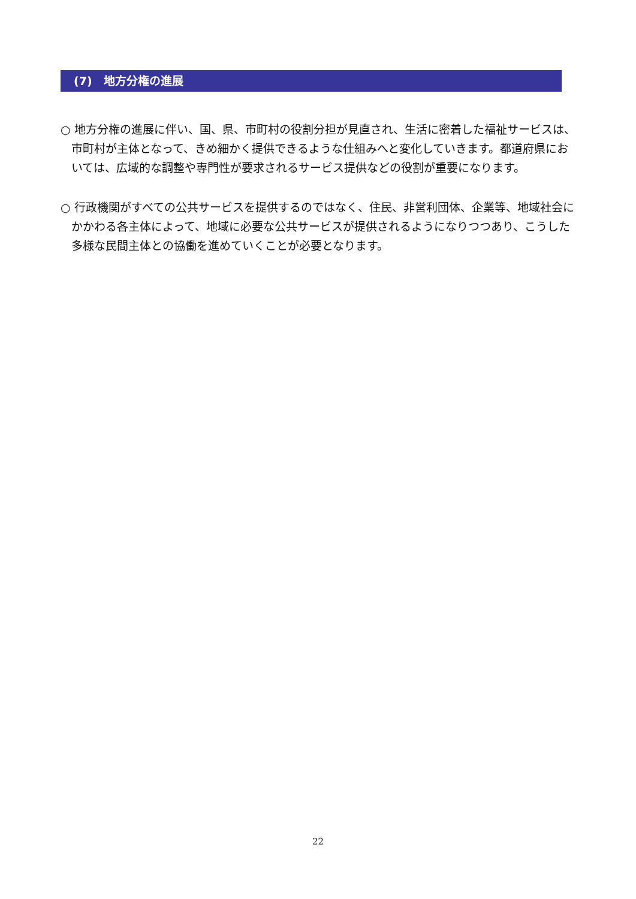(7)　地方分権の進展
○ 地方分権の進展に伴い、国、県、市町村の役割分担が見直され、生活に密着した福祉サービスは、市町村が主体となって、きめ細かく提供できるような仕組みへと変化していきます。都道府県においては、広域的な調整や専門性が要求されるサービス提供などの役割が重要になります。
○ 行政機関がすべての公共サービスを提供するのではなく、住民、非営利団体、企業等、地域社会にかかわる各主体によって、地域に必要な公共サービスが提供されるようになりつつあり、こうした多様な民間主体との協働を進めていくことが必要となります。
22